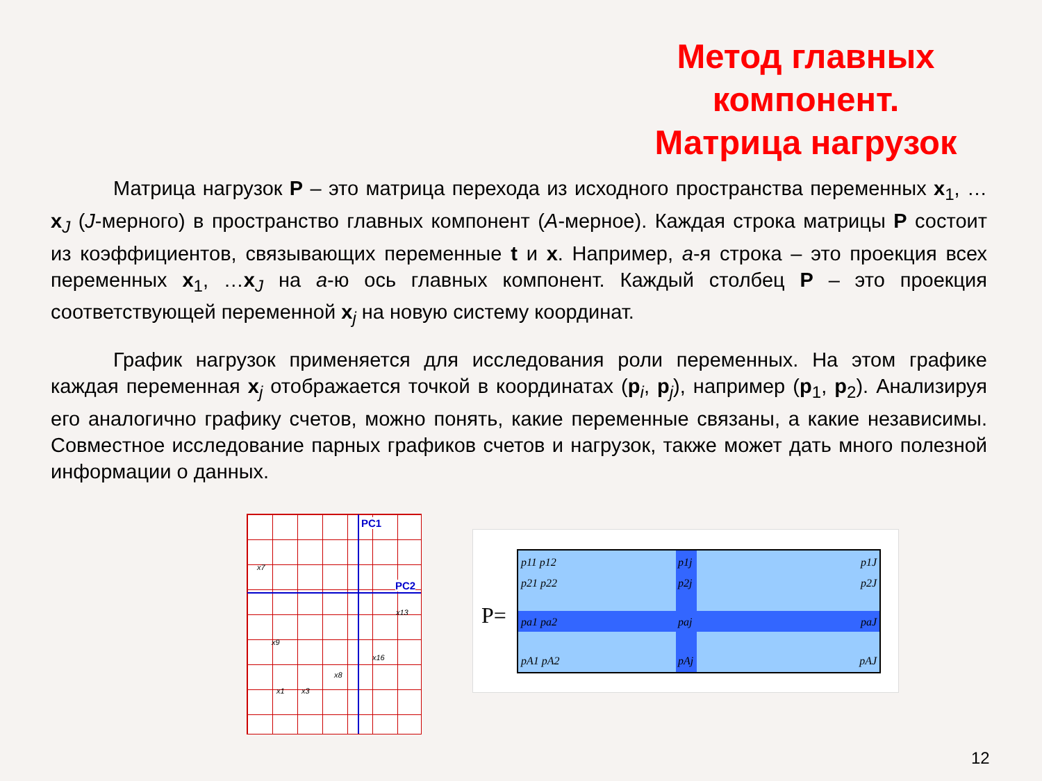Метод главных компонент.
Матрица нагрузок
Матрица нагрузок P – это матрица перехода из исходного пространства переменных x<sub>1</sub>, …x<sub>J</sub> (J-мерного) в пространство главных компонент (A-мерное). Каждая строка матрицы P состоит из коэффициентов, связывающих переменные t и x. Например, a-я строка – это проекция всех переменных x<sub>1</sub>, …x<sub>J</sub> на a-ю ось главных компонент. Каждый столбец P – это проекция соответствующей переменной x<sub>j</sub> на новую систему координат.
График нагрузок применяется для исследования роли переменных. На этом графике каждая переменная x<sub>j</sub> отображается точкой в координатах (p<sub>i</sub>, p<sub>j</sub>), например (p<sub>1</sub>, p<sub>2</sub>). Анализируя его аналогично графику счетов, можно понять, какие переменные связаны, а какие независимы. Совместное исследование парных графиков счетов и нагрузок, также может дать много полезной информации о данных.
PC1
PC2
x7
x9
x13
x1 x3
x8
x16
P=
p11 p12 p1j p1J
p21 p22 p2j p2J
pa1 pa2 paj paJ
pA1 pA2 pAj pAJ
12